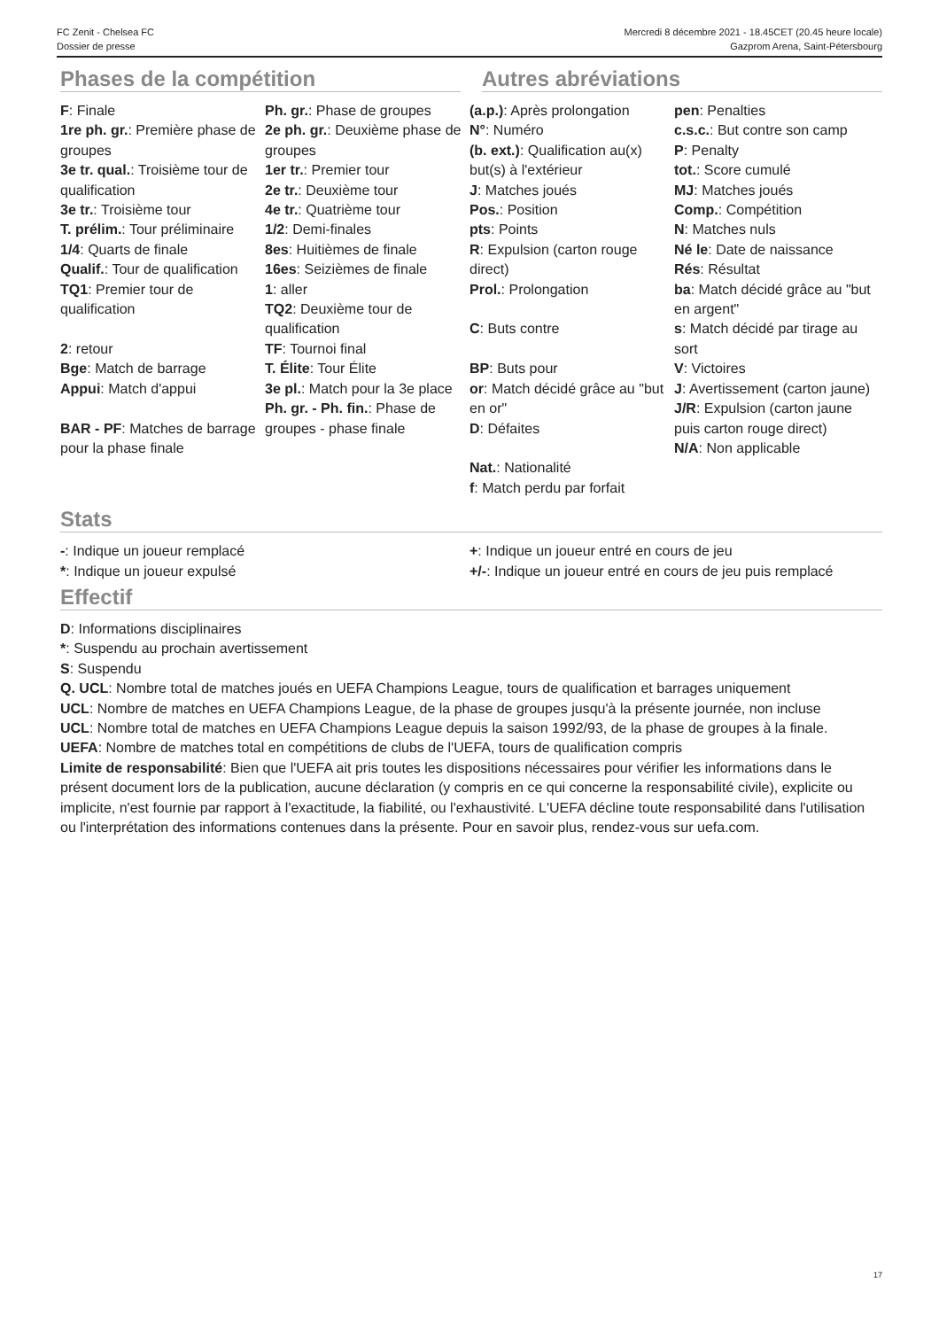FC Zenit - Chelsea FC
Dossier de presse
Mercredi 8 décembre 2021 - 18.45CET (20.45 heure locale)
Gazprom Arena, Saint-Pétersbourg
Phases de la compétition Autres abréviations
F: Finale
1re ph. gr.: Première phase de groupes
3e tr. qual.: Troisième tour de qualification
3e tr.: Troisième tour
T. prélim.: Tour préliminaire
1/4: Quarts de finale
Qualif.: Tour de qualification
TQ1: Premier tour de qualification
2: retour
Bge: Match de barrage
Appui: Match d'appui
BAR - PF: Matches de barrage pour la phase finale
Ph. gr.: Phase de groupes
2e ph. gr.: Deuxième phase de groupes
1er tr.: Premier tour
2e tr.: Deuxième tour
4e tr.: Quatrième tour
1/2: Demi-finales
8es: Huitièmes de finale
16es: Seizièmes de finale
1: aller
TQ2: Deuxième tour de qualification
TF: Tournoi final
T. Élite: Tour Élite
3e pl.: Match pour la 3e place
Ph. gr. - Ph. fin.: Phase de groupes - phase finale
(a.p.): Après prolongation
N°: Numéro
(b. ext.): Qualification au(x) but(s) à l'extérieur
J: Matches joués
Pos.: Position
pts: Points
R: Expulsion (carton rouge direct)
Prol.: Prolongation
C: Buts contre
BP: Buts pour
or: Match décidé grâce au "but en or"
D: Défaites
Nat.: Nationalité
f: Match perdu par forfait
pen: Penalties
c.s.c.: But contre son camp
P: Penalty
tot.: Score cumulé
MJ: Matches joués
Comp.: Compétition
N: Matches nuls
Né le: Date de naissance
Rés: Résultat
ba: Match décidé grâce au "but en argent"
s: Match décidé par tirage au sort
V: Victoires
J: Avertissement (carton jaune)
J/R: Expulsion (carton jaune puis carton rouge direct)
N/A: Non applicable
Stats
-: Indique un joueur remplacé
*: Indique un joueur expulsé
+: Indique un joueur entré en cours de jeu
+/-: Indique un joueur entré en cours de jeu puis remplacé
Effectif
D: Informations disciplinaires
*: Suspendu au prochain avertissement
S: Suspendu
Q. UCL: Nombre total de matches joués en UEFA Champions League, tours de qualification et barrages uniquement
UCL: Nombre de matches en UEFA Champions League, de la phase de groupes jusqu'à la présente journée, non incluse
UCL: Nombre total de matches en UEFA Champions League depuis la saison 1992/93, de la phase de groupes à la finale.
UEFA: Nombre de matches total en compétitions de clubs de l'UEFA, tours de qualification compris
Limite de responsabilité: Bien que l'UEFA ait pris toutes les dispositions nécessaires pour vérifier les informations dans le présent document lors de la publication, aucune déclaration (y compris en ce qui concerne la responsabilité civile), explicite ou implicite, n'est fournie par rapport à l'exactitude, la fiabilité, ou l'exhaustivité. L'UEFA décline toute responsabilité dans l'utilisation ou l'interprétation des informations contenues dans la présente. Pour en savoir plus, rendez-vous sur uefa.com.
17